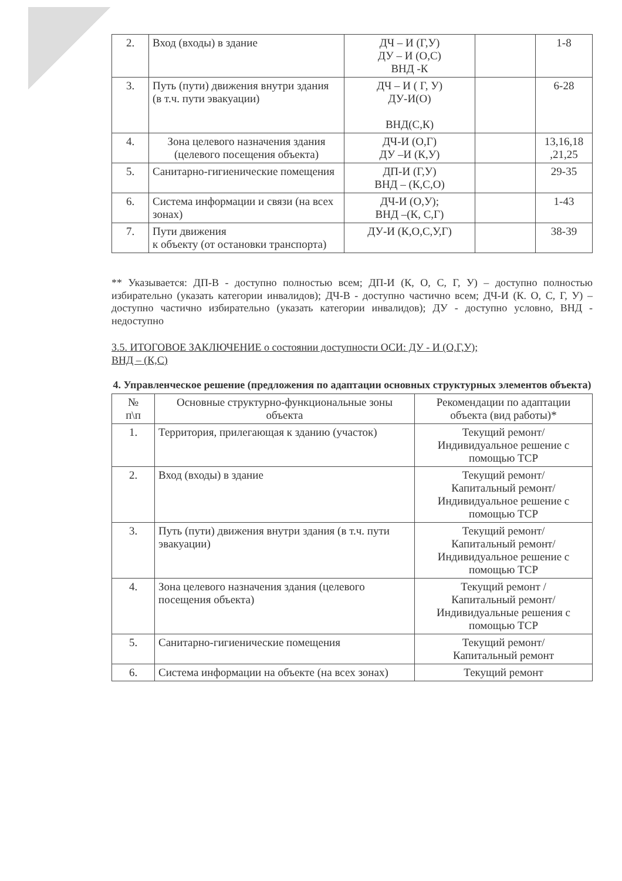| 2. | Вход (входы) в здание | ДЧ – И (Г,У) ДУ – И (О,С) ВНД -К | | 1-8 |
| 3. | Путь (пути) движения внутри здания (в т.ч. пути эвакуации) | ДЧ – И ( Г, У) ДУ-И(О) ВНД(С,К) | | 6-28 |
| 4. | Зона целевого назначения здания (целевого посещения объекта) | ДЧ-И (О,Г) ДУ –И (К,У) | | 13,16,18 ,21,25 |
| 5. | Санитарно-гигиенические помещения | ДП-И (Г,У) ВНД – (К,С,О) | | 29-35 |
| 6. | Система информации и связи (на всех зонах) | ДЧ-И (О,У); ВНД –(К, С,Г) | | 1-43 |
| 7. | Пути движения к объекту (от остановки транспорта) | ДУ-И (К,О,С,У,Г) | | 38-39 |
** Указывается: ДП-В - доступно полностью всем; ДП-И (К, О, С, Г, У) – доступно полностью избирательно (указать категории инвалидов); ДЧ-В - доступно частично всем; ДЧ-И (К. О, С, Г, У) – доступно частично избирательно (указать категории инвалидов); ДУ - доступно условно, ВНД - недоступно
3.5. ИТОГОВОЕ ЗАКЛЮЧЕНИЕ о состоянии доступности ОСИ: ДУ - И (О,Г,У);
ВНД – (К,С)
4. Управленческое решение (предложения по адаптации основных структурных элементов объекта)
| № п\п | Основные структурно-функциональные зоны объекта | Рекомендации по адаптации объекта (вид работы)* |
| 1. | Территория, прилегающая к зданию (участок) | Текущий ремонт/ Индивидуальное решение с помощью ТСР |
| 2. | Вход (входы) в здание | Текущий ремонт/ Капитальный ремонт/ Индивидуальное решение с помощью ТСР |
| 3. | Путь (пути) движения внутри здания (в т.ч. пути эвакуации) | Текущий ремонт/ Капитальный ремонт/ Индивидуальное решение с помощью ТСР |
| 4. | Зона целевого назначения здания (целевого посещения объекта) | Текущий ремонт / Капитальный ремонт/ Индивидуальные решения с помощью ТСР |
| 5. | Санитарно-гигиенические помещения | Текущий ремонт/ Капитальный ремонт |
| 6. | Система информации на объекте (на всех зонах) | Текущий ремонт |